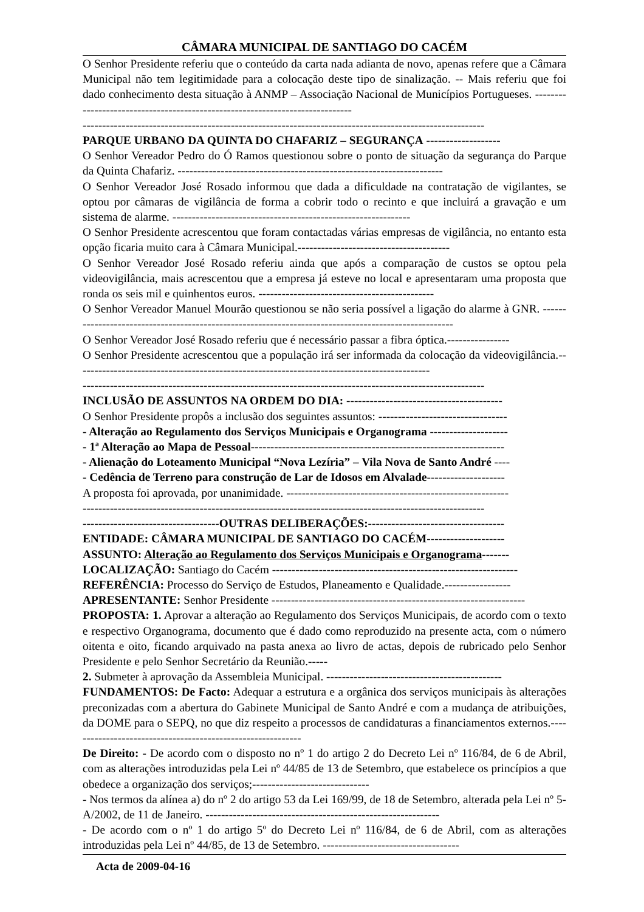CÂMARA MUNICIPAL DE SANTIAGO DO CACÉM
O Senhor Presidente referiu que o conteúdo da carta nada adianta de novo, apenas refere que a Câmara Municipal não tem legitimidade para a colocação deste tipo de sinalização. -- Mais referiu que foi dado conhecimento desta situação à ANMP – Associação Nacional de Municípios Portugueses. -----------------------------------------------------------------------------
-------------------------------------------------------------------------------------------------------
PARQUE URBANO DA QUINTA DO CHAFARIZ – SEGURANÇA -------------------
O Senhor Vereador Pedro do Ó Ramos questionou sobre o ponto de situação da segurança do Parque da Quinta Chafariz. --------------------------------------------------------------------
O Senhor Vereador José Rosado informou que dada a dificuldade na contratação de vigilantes, se optou por câmaras de vigilância de forma a cobrir todo o recinto e que incluirá a gravação e um sistema de alarme. -------------------------------------------------------------
O Senhor Presidente acrescentou que foram contactadas várias empresas de vigilância, no entanto esta opção ficaria muito cara à Câmara Municipal.---------------------------------------
O Senhor Vereador José Rosado referiu ainda que após a comparação de custos se optou pela videovigilância, mais acrescentou que a empresa já esteve no local e apresentaram uma proposta que ronda os seis mil e quinhentos euros. ---------------------------------------------
O Senhor Vereador Manuel Mourão questionou se não seria possível a ligação do alarme à GNR. -----------------------------------------------------------------------------------------------------
O Senhor Vereador José Rosado referiu que é necessário passar a fibra óptica.----------------
O Senhor Presidente acrescentou que a população irá ser informada da colocação da videovigilância.-------------------------------------------------------------------------------------------
-------------------------------------------------------------------------------------------------------
INCLUSÃO DE ASSUNTOS NA ORDEM DO DIA: ----------------------------------------
O Senhor Presidente propôs a inclusão dos seguintes assuntos: ---------------------------------
- Alteração ao Regulamento dos Serviços Municipais e Organograma --------------------
- 1ª Alteração ao Mapa de Pessoal-----------------------------------------------------------------
- Alienação do Loteamento Municipal “Nova Lezíria” – Vila Nova de Santo André ----
- Cedência de Terreno para construção de Lar de Idosos em Alvalade--------------------
A proposta foi aprovada, por unanimidade. ---------------------------------------------------------
-------------------------------------------------------------------------------------------------------
-----------------------------------OUTRAS DELIBERAÇÕES:-----------------------------------
ENTIDADE: CÂMARA MUNICIPAL DE SANTIAGO DO CACÉM--------------------
ASSUNTO: Alteração ao Regulamento dos Serviços Municipais e Organograma-------
LOCALIZAÇÃO: Santiago do Cacém ---------------------------------------------------------------
REFERÊNCIA: Processo do Serviço de Estudos, Planeamento e Qualidade.-----------------
APRESENTANTE: Senhor Presidente -----------------------------------------------------------------
PROPOSTA: 1. Aprovar a alteração ao Regulamento dos Serviços Municipais, de acordo com o texto e respectivo Organograma, documento que é dado como reproduzido na presente acta, com o número oitenta e oito, ficando arquivado na pasta anexa ao livro de actas, depois de rubricado pelo Senhor Presidente e pelo Senhor Secretário da Reunião.-----
2. Submeter à aprovação da Assembleia Municipal. ---------------------------------------------
FUNDAMENTOS: De Facto: Adequar a estrutura e a orgânica dos serviços municipais às alterações preconizadas com a abertura do Gabinete Municipal de Santo André e com a mudança de atribuições, da DOME para o SEPQ, no que diz respeito a processos de candidaturas a financiamentos externos.------------------------------------------------------------
De Direito: - De acordo com o disposto no nº 1 do artigo 2 do Decreto Lei nº 116/84, de 6 de Abril, com as alterações introduzidas pela Lei nº 44/85 de 13 de Setembro, que estabelece os princípios a que obedece a organização dos serviços;------------------------------
- Nos termos da alínea a) do nº 2 do artigo 53 da Lei 169/99, de 18 de Setembro, alterada pela Lei nº 5-A/2002, de 11 de Janeiro. ------------------------------------------------------------
- De acordo com o nº 1 do artigo 5º do Decreto Lei nº 116/84, de 6 de Abril, com as alterações introduzidas pela Lei nº 44/85, de 13 de Setembro. -----------------------------------
Acta de 2009-04-16